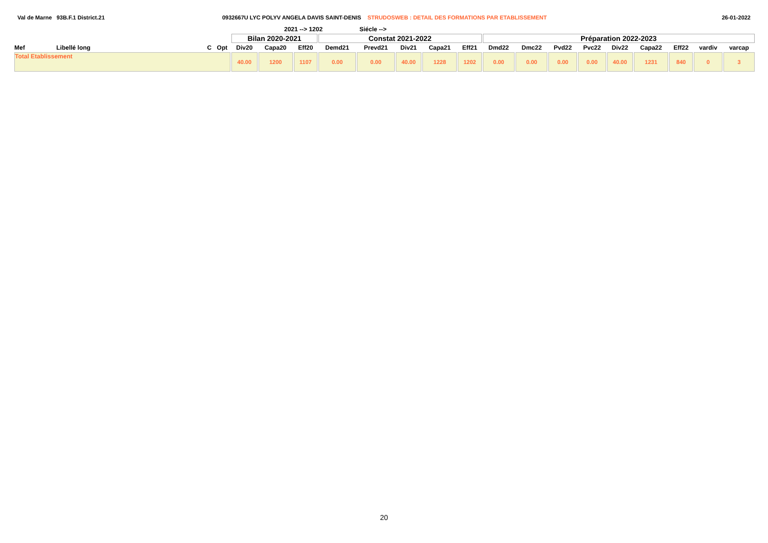Val de Marne 93B.F.1 District.21 0932667U LYC POLYV ANGELA DAVIS SAINT-DENIS STRUDOSWEB : DETAIL DES FORMATIONS PAR ETABLISSEMENT
26-01-2022
2021 --> 1202 Siécle -->
| | | | | Bilan 2020-2021 | | | Constat 2021-2022 | | | | | Préparation 2022-2023 | | | | | | | | |
| Mef | Libellé long | C | Opt | Div20 | Capa20 | Eff20 | Demd21 | Prevd21 | Div21 | Capa21 | Eff21 | Dmd22 | Dmc22 | Pvd22 | Pvc22 | Div22 | Capa22 | Eff22 | vardiv | varcap |
| Total Etablissement | | | | 40.00 | 1200 | 1107 | 0.00 | 0.00 | 40.00 | 1228 | 1202 | 0.00 | 0.00 | 0.00 | 0.00 | 40.00 | 1231 | 840 | 0 | 3 |
20